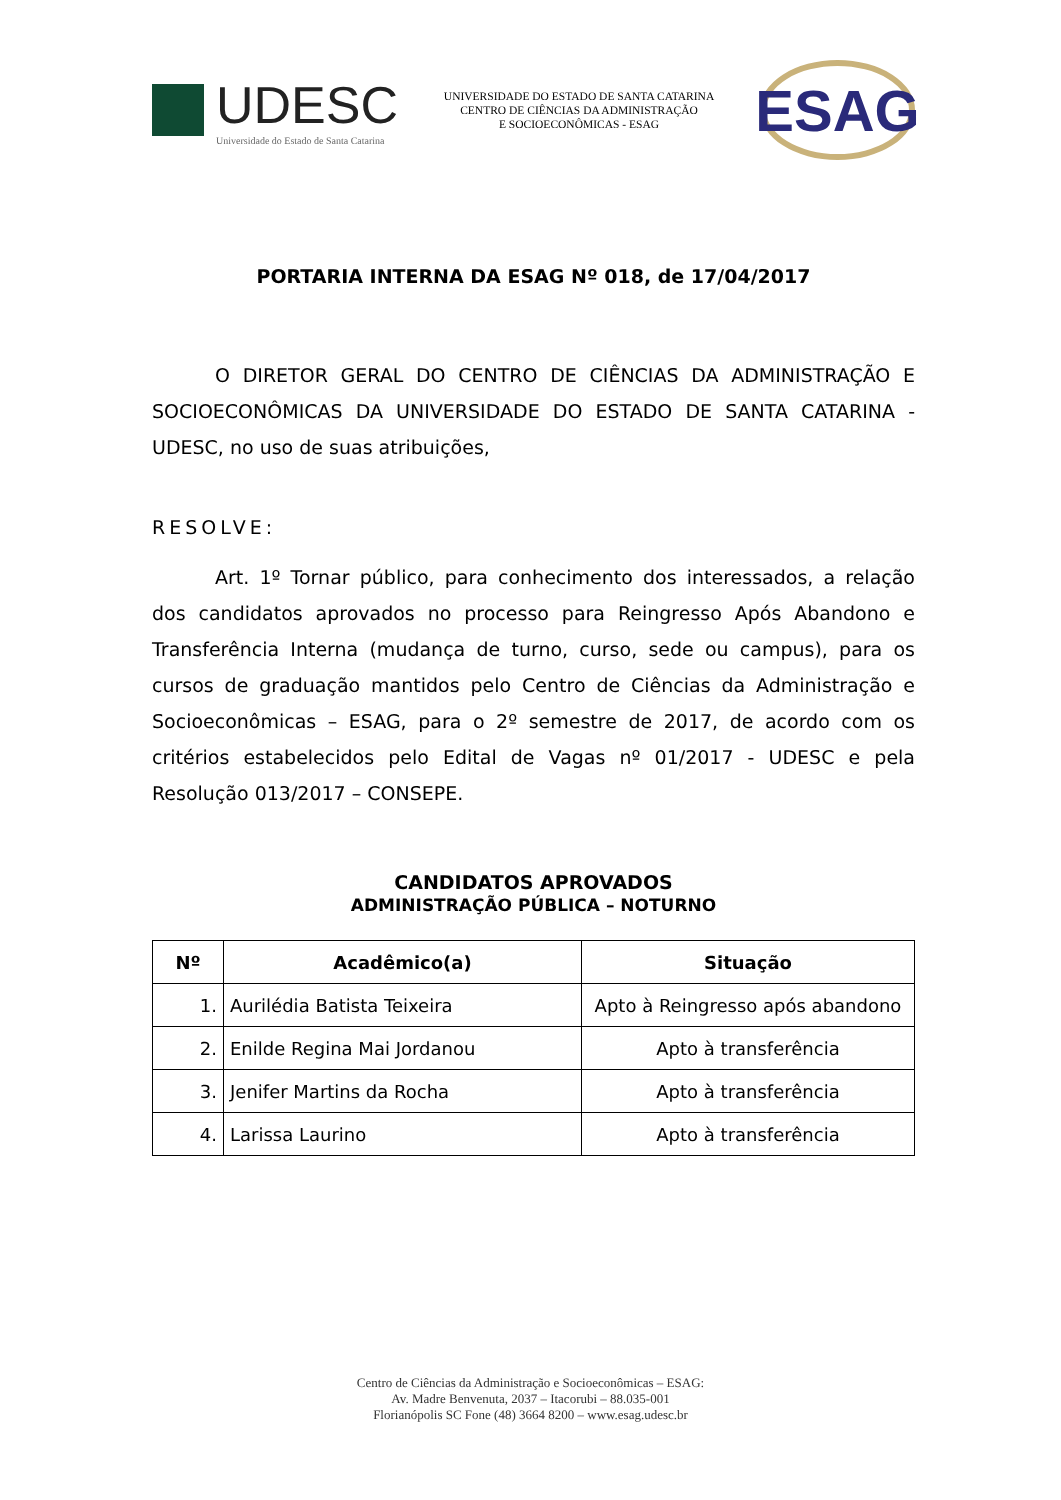UDESC
Universidade do Estado de Santa Catarina
UNIVERSIDADE DO ESTADO DE SANTA CATARINA
CENTRO DE CIÊNCIAS DA ADMINISTRAÇÃO
E SOCIOECONÔMICAS - ESAG
ESAG
PORTARIA INTERNA DA ESAG Nº 018, de 17/04/2017
O DIRETOR GERAL DO CENTRO DE CIÊNCIAS DA ADMINISTRAÇÃO E SOCIOECONÔMICAS DA UNIVERSIDADE DO ESTADO DE SANTA CATARINA - UDESC, no uso de suas atribuições,
RESOLVE:
Art. 1º Tornar público, para conhecimento dos interessados, a relação dos candidatos aprovados no processo para Reingresso Após Abandono e Transferência Interna (mudança de turno, curso, sede ou campus), para os cursos de graduação mantidos pelo Centro de Ciências da Administração e Socioeconômicas – ESAG, para o 2º semestre de 2017, de acordo com os critérios estabelecidos pelo Edital de Vagas nº 01/2017 - UDESC e pela Resolução 013/2017 – CONSEPE.
CANDIDATOS APROVADOS
ADMINISTRAÇÃO PÚBLICA – NOTURNO
| Nº | Acadêmico(a) | Situação |
| --- | --- | --- |
| 1. | Aurilédia Batista Teixeira | Apto à Reingresso após abandono |
| 2. | Enilde Regina Mai Jordanou | Apto à transferência |
| 3. | Jenifer Martins da Rocha | Apto à transferência |
| 4. | Larissa Laurino | Apto à transferência |
Centro de Ciências da Administração e Socioeconômicas – ESAG:
Av. Madre Benvenuta, 2037 – Itacorubi – 88.035-001
Florianópolis SC Fone (48) 3664 8200 – www.esag.udesc.br